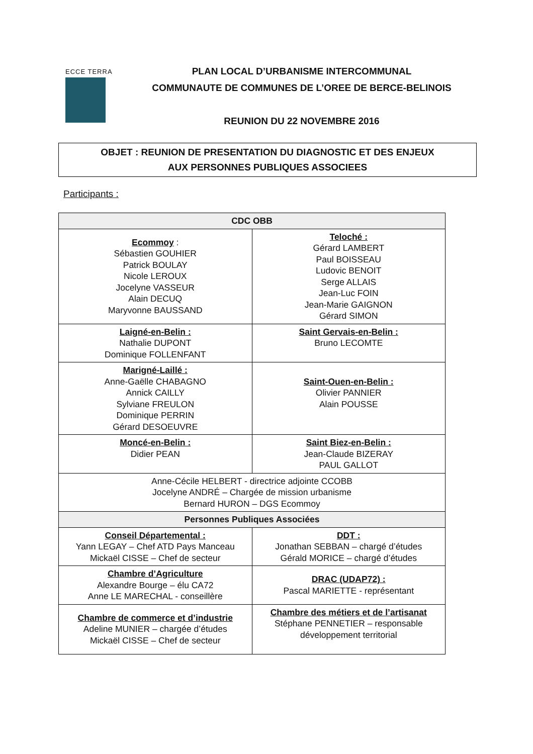ECCE TERRA
PLAN LOCAL D’URBANISME INTERCOMMUNAL
COMMUNAUTE DE COMMUNES DE L’OREE DE BERCE-BELINOIS
REUNION DU 22 NOVEMBRE 2016
OBJET : REUNION DE PRESENTATION DU DIAGNOSTIC ET DES ENJEUX
AUX PERSONNES PUBLIQUES ASSOCIEES
Participants :
| CDC OBB | |
| --- | --- |
| Ecommoy : Sébastien GOUHIER Patrick BOULAY Nicole LEROUX Jocelyne VASSEUR Alain DECUQ Maryvonne BAUSSAND | Teloché : Gérard LAMBERT Paul BOISSEAU Ludovic BENOIT Serge ALLAIS Jean-Luc FOIN Jean-Marie GAIGNON Gérard SIMON |
| Laigné-en-Belin : Nathalie DUPONT Dominique FOLLENFANT | Saint Gervais-en-Belin : Bruno LECOMTE |
| Marigné-Laillé : Anne-Gaëlle CHABAGNO Annick CAILLY Sylviane FREULON Dominique PERRIN Gérard DESOEUVRE | Saint-Ouen-en-Belin : Olivier PANNIER Alain POUSSE |
| Moncé-en-Belin : Didier PEAN | Saint Biez-en-Belin : Jean-Claude BIZERAY PAUL GALLOT |
| Anne-Cécile HELBERT - directrice adjointe CCOBB Jocelyne ANDRÉ – Chargée de mission urbanisme Bernard HURON – DGS Ecommoy | |
| Personnes Publiques Associées | |
| Conseil Départemental : Yann LEGAY – Chef ATD Pays Manceau Mickaël CISSE – Chef de secteur | DDT : Jonathan SEBBAN – chargé d’études Gérald MORICE – chargé d’études |
| Chambre d’Agriculture Alexandre Bourge – élu CA72 Anne LE MARECHAL - conseillère | DRAC (UDAP72) : Pascal MARIETTE - représentant |
| Chambre de commerce et d’industrie Adeline MUNIER – chargée d’études Mickaël CISSE – Chef de secteur | Chambre des métiers et de l’artisanat Stéphane PENNETIER – responsable développement territorial |